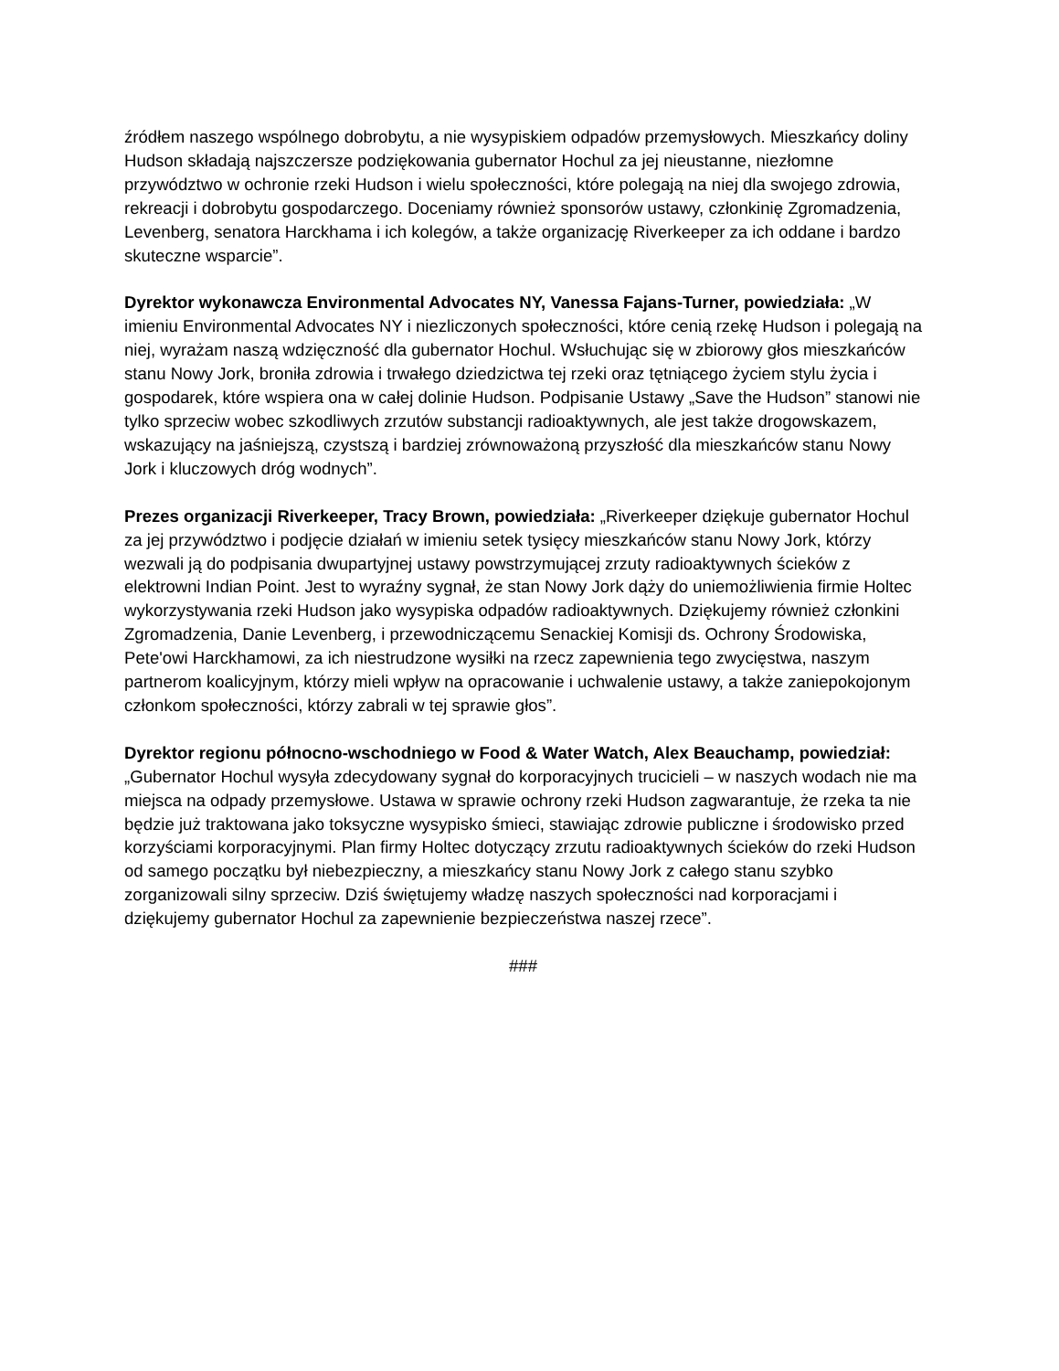źródłem naszego wspólnego dobrobytu, a nie wysypiskiem odpadów przemysłowych. Mieszkańcy doliny Hudson składają najszczersze podziękowania gubernator Hochul za jej nieustanne, niezłomne przywództwo w ochronie rzeki Hudson i wielu społeczności, które polegają na niej dla swojego zdrowia, rekreacji i dobrobytu gospodarczego. Doceniamy również sponsorów ustawy, członkinię Zgromadzenia, Levenberg, senatora Harckhama i ich kolegów, a także organizację Riverkeeper za ich oddane i bardzo skuteczne wsparcie”.
Dyrektor wykonawcza Environmental Advocates NY, Vanessa Fajans-Turner, powiedziała: „W imieniu Environmental Advocates NY i niezliczonych społeczności, które cenią rzekę Hudson i polegają na niej, wyrażam naszą wdzięczność dla gubernator Hochul. Wsłuchując się w zbiorowy głos mieszkańców stanu Nowy Jork, broniła zdrowia i trwałego dziedzictwa tej rzeki oraz tętniącego życiem stylu życia i gospodarek, które wspiera ona w całej dolinie Hudson. Podpisanie Ustawy „Save the Hudson” stanowi nie tylko sprzeciw wobec szkodliwych zrzutów substancji radioaktywnych, ale jest także drogowskazem, wskazujący na jaśniejszą, czystszą i bardziej zrównoważoną przyszłość dla mieszkańców stanu Nowy Jork i kluczowych dróg wodnych”.
Prezes organizacji Riverkeeper, Tracy Brown, powiedziała: „Riverkeeper dziękuje gubernator Hochul za jej przywództwo i podjęcie działań w imieniu setek tysięcy mieszkańców stanu Nowy Jork, którzy wezwali ją do podpisania dwupartyjnej ustawy powstrzymującej zrzuty radioaktywnych ścieków z elektrowni Indian Point. Jest to wyraźny sygnał, że stan Nowy Jork dąży do uniemożliwienia firmie Holtec wykorzystywania rzeki Hudson jako wysypiska odpadów radioaktywnych. Dziękujemy również członkini Zgromadzenia, Danie Levenberg, i przewodniczącemu Senackiej Komisji ds. Ochrony Środowiska, Pete'owi Harckhamowi, za ich niestrudzone wysiłki na rzecz zapewnienia tego zwycięstwa, naszym partnerom koalicyjnym, którzy mieli wpływ na opracowanie i uchwalenie ustawy, a także zaniepokojonym członkom społeczności, którzy zabrali w tej sprawie głos”.
Dyrektor regionu północno-wschodniego w Food & Water Watch, Alex Beauchamp, powiedział: „Gubernator Hochul wysyła zdecydowany sygnał do korporacyjnych trucicieli – w naszych wodach nie ma miejsca na odpady przemysłowe. Ustawa w sprawie ochrony rzeki Hudson zagwarantuje, że rzeka ta nie będzie już traktowana jako toksyczne wysypisko śmieci, stawiając zdrowie publiczne i środowisko przed korzyściami korporacyjnymi. Plan firmy Holtec dotyczący zrzutu radioaktywnych ścieków do rzeki Hudson od samego początku był niebezpieczny, a mieszkańcy stanu Nowy Jork z całego stanu szybko zorganizowali silny sprzeciw. Dziś świętujemy władzę naszych społeczności nad korporacjami i dziękujemy gubernator Hochul za zapewnienie bezpieczeństwa naszej rzece”.
###